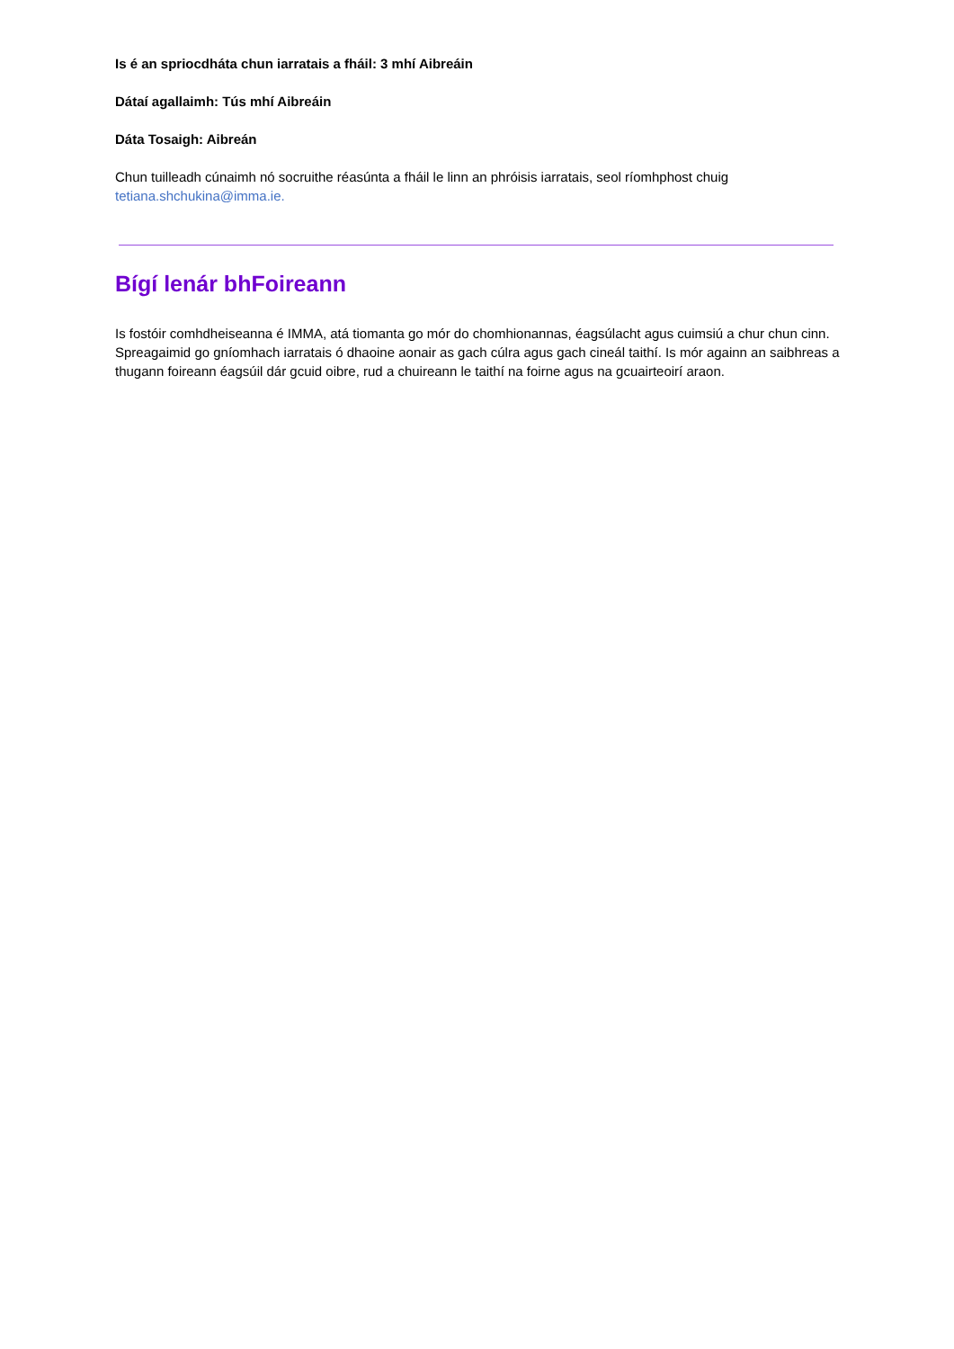Is é an spriocdháta chun iarratais a fháil: 3 mhí Aibreáin
Dátaí agallaimh: Tús mhí Aibreáin
Dáta Tosaigh: Aibreán
Chun tuilleadh cúnaimh nó socruithe réasúnta a fháil le linn an phróisis iarratais, seol ríomhphost chuig tetiana.shchukina@imma.ie.
Bígí lenár bhFoireann
Is fostóir comhdheiseanna é IMMA, atá tiomanta go mór do chomhionannas, éagsúlacht agus cuimsiú a chur chun cinn. Spreagaimid go gníomhach iarratais ó dhaoine aonair as gach cúlra agus gach cineál taithí. Is mór againn an saibhreas a thugann foireann éagsúil dár gcuid oibre, rud a chuireann le taithí na foirne agus na gcuairteoirí araon.